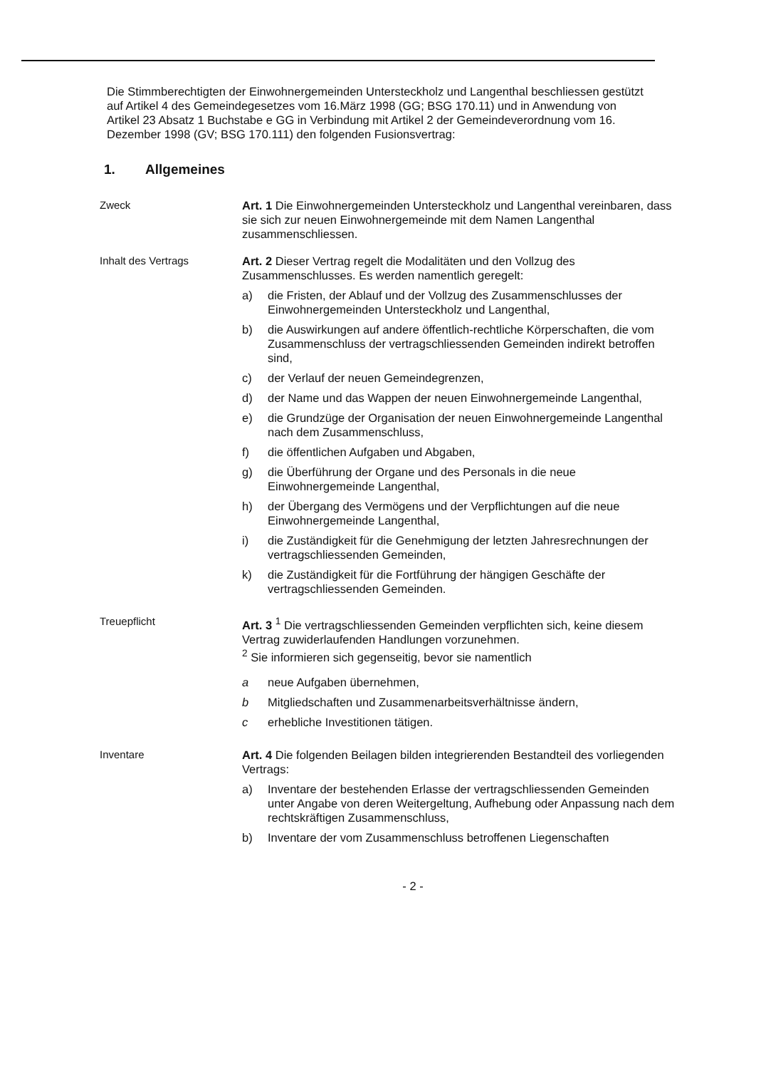Die Stimmberechtigten der Einwohnergemeinden Untersteckholz und Langenthal beschliessen gestützt auf Artikel 4 des Gemeindegesetzes vom 16.März 1998 (GG; BSG 170.11) und in Anwendung von Artikel 23 Absatz 1 Buchstabe e GG in Verbindung mit Artikel 2 der Gemeindeverordnung vom 16. Dezember 1998 (GV; BSG 170.111) den folgenden Fusionsvertrag:
1. Allgemeines
Zweck Art. 1 Die Einwohnergemeinden Untersteckholz und Langenthal vereinbaren, dass sie sich zur neuen Einwohnergemeinde mit dem Namen Langenthal zusammenschliessen.
Inhalt des Vertrags Art. 2 Dieser Vertrag regelt die Modalitäten und den Vollzug des Zusammenschlusses. Es werden namentlich geregelt:
a) die Fristen, der Ablauf und der Vollzug des Zusammenschlusses der Einwohnergemeinden Untersteckholz und Langenthal,
b) die Auswirkungen auf andere öffentlich-rechtliche Körperschaften, die vom Zusammenschluss der vertragschliessenden Gemeinden indirekt betroffen sind,
c) der Verlauf der neuen Gemeindegrenzen,
d) der Name und das Wappen der neuen Einwohnergemeinde Langenthal,
e) die Grundzüge der Organisation der neuen Einwohnergemeinde Langenthal nach dem Zusammenschluss,
f) die öffentlichen Aufgaben und Abgaben,
g) die Überführung der Organe und des Personals in die neue Einwohnergemeinde Langenthal,
h) der Übergang des Vermögens und der Verpflichtungen auf die neue Einwohnergemeinde Langenthal,
i) die Zuständigkeit für die Genehmigung der letzten Jahresrechnungen der vertragschliessenden Gemeinden,
k) die Zuständigkeit für die Fortführung der hängigen Geschäfte der vertragschliessenden Gemeinden.
Treuepflicht Art. 3 <sup>1</sup> Die vertragschliessenden Gemeinden verpflichten sich, keine diesem Vertrag zuwiderlaufenden Handlungen vorzunehmen.
<sup>2</sup> Sie informieren sich gegenseitig, bevor sie namentlich
a neue Aufgaben übernehmen,
b Mitgliedschaften und Zusammenarbeitsverhältnisse ändern,
c erhebliche Investitionen tätigen.
Inventare Art. 4 Die folgenden Beilagen bilden integrierenden Bestandteil des vorliegenden Vertrags:
a) Inventare der bestehenden Erlasse der vertragschliessenden Gemeinden unter Angabe von deren Weitergeltung, Aufhebung oder Anpassung nach dem rechtskräftigen Zusammenschluss,
b) Inventare der vom Zusammenschluss betroffenen Liegenschaften
- 2 -